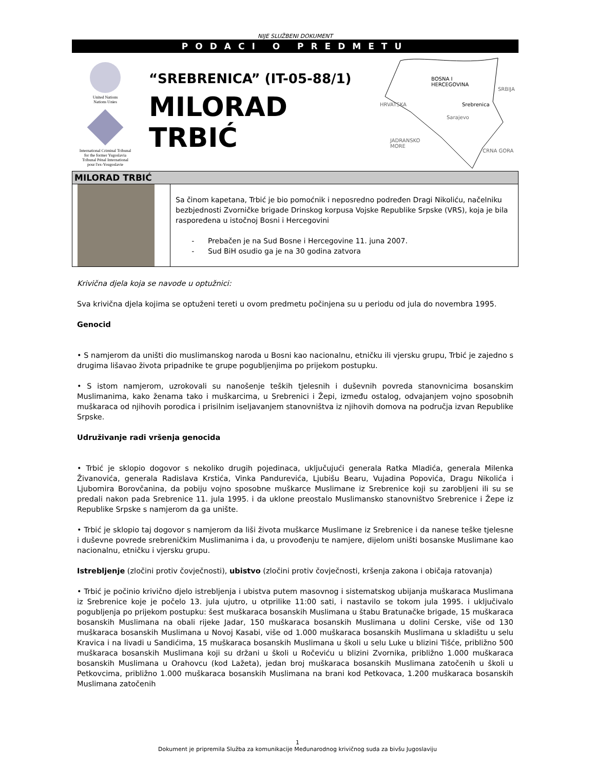NIJE SLUŽBENI DOKUMENT
PODACI O PREDMETU
United Nations
Nations Unies
International Criminal Tribunal
for the former Yugoslavia
Tribunal Pénal International
pour l'ex-Yougoslavie
“SREBRENICA” (IT-05-88/1)
MILORAD TRBIĆ
BOSNA I
HERCEGOVINA
SRBIJA
HRVATSKA Srebrenica
Sarajevo
JADRANSKO
MORE
CRNA GORA
| MILORAD TRBIĆ | |
| --- | --- |
| | Sa činom kapetana, Trbić je bio pomoćnik i neposredno podređen Dragi Nikoliću, načelniku bezbjednosti Zvorničke brigade Drinskog korpusa Vojske Republike Srpske (VRS), koja je bila raspoređena u istočnoj Bosni i Hercegovini - Prebačen je na Sud Bosne i Hercegovine 11. juna 2007. - Sud BiH osudio ga je na 30 godina zatvora |
Krivična djela koja se navode u optužnici:
Sva krivična djela kojima se optuženi tereti u ovom predmetu počinjena su u periodu od jula do novembra 1995.
Genocid
• S namjerom da uništi dio muslimanskog naroda u Bosni kao nacionalnu, etničku ili vjersku grupu, Trbić je zajedno s drugima lišavao života pripadnike te grupe pogubljenjima po prijekom postupku.
• S istom namjerom, uzrokovali su nanošenje teških tjelesnih i duševnih povreda stanovnicima bosanskim Muslimanima, kako ženama tako i muškarcima, u Srebrenici i Žepi, između ostalog, odvajanjem vojno sposobnih muškaraca od njihovih porodica i prisilnim iseljavanjem stanovništva iz njihovih domova na područja izvan Republike Srpske.
Udruživanje radi vršenja genocida
• Trbić je sklopio dogovor s nekoliko drugih pojedinaca, uključujući generala Ratka Mladića, generala Milenka Živanovića, generala Radislava Krstića, Vinka Pandurevića, Ljubišu Bearu, Vujadina Popovića, Dragu Nikolića i Ljubomira Borovčanina, da pobiju vojno sposobne muškarce Muslimane iz Srebrenice koji su zarobljeni ili su se predali nakon pada Srebrenice 11. jula 1995. i da uklone preostalo Muslimansko stanovništvo Srebrenice i Žepe iz Republike Srpske s namjerom da ga unište.
• Trbić je sklopio taj dogovor s namjerom da liši života muškarce Muslimane iz Srebrenice i da nanese teške tjelesne i duševne povrede srebreničkim Muslimanima i da, u provođenju te namjere, dijelom uništi bosanske Muslimane kao nacionalnu, etničku i vjersku grupu.
Istrebljenje (zločini protiv čovječnosti), ubistvo (zločini protiv čovječnosti, kršenja zakona i običaja ratovanja)
• Trbić je počinio krivično djelo istrebljenja i ubistva putem masovnog i sistematskog ubijanja muškaraca Muslimana iz Srebrenice koje je počelo 13. jula ujutro, u otprilike 11:00 sati, i nastavilo se tokom jula 1995. i uključivalo pogubljenja po prijekom postupku: šest muškaraca bosanskih Muslimana u štabu Bratunačke brigade, 15 muškaraca bosanskih Muslimana na obali rijeke Jadar, 150 muškaraca bosanskih Muslimana u dolini Cerske, više od 130 muškaraca bosanskih Muslimana u Novoj Kasabi, više od 1.000 muškaraca bosanskih Muslimana u skladištu u selu Kravica i na livadi u Sandićima, 15 muškaraca bosanskih Muslimana u školi u selu Luke u blizini Tišće, približno 500 muškaraca bosanskih Muslimana koji su držani u školi u Ročeviću u blizini Zvornika, približno 1.000 muškaraca bosanskih Muslimana u Orahovcu (kod Lažeta), jedan broj muškaraca bosanskih Muslimana zatočenih u školi u Petkovcima, približno 1.000 muškaraca bosanskih Muslimana na brani kod Petkovaca, 1.200 muškaraca bosanskih Muslimana zatočenih
1
Dokument je pripremila Služba za komunikacije Međunarodnog krivičnog suda za bivšu Jugoslaviju